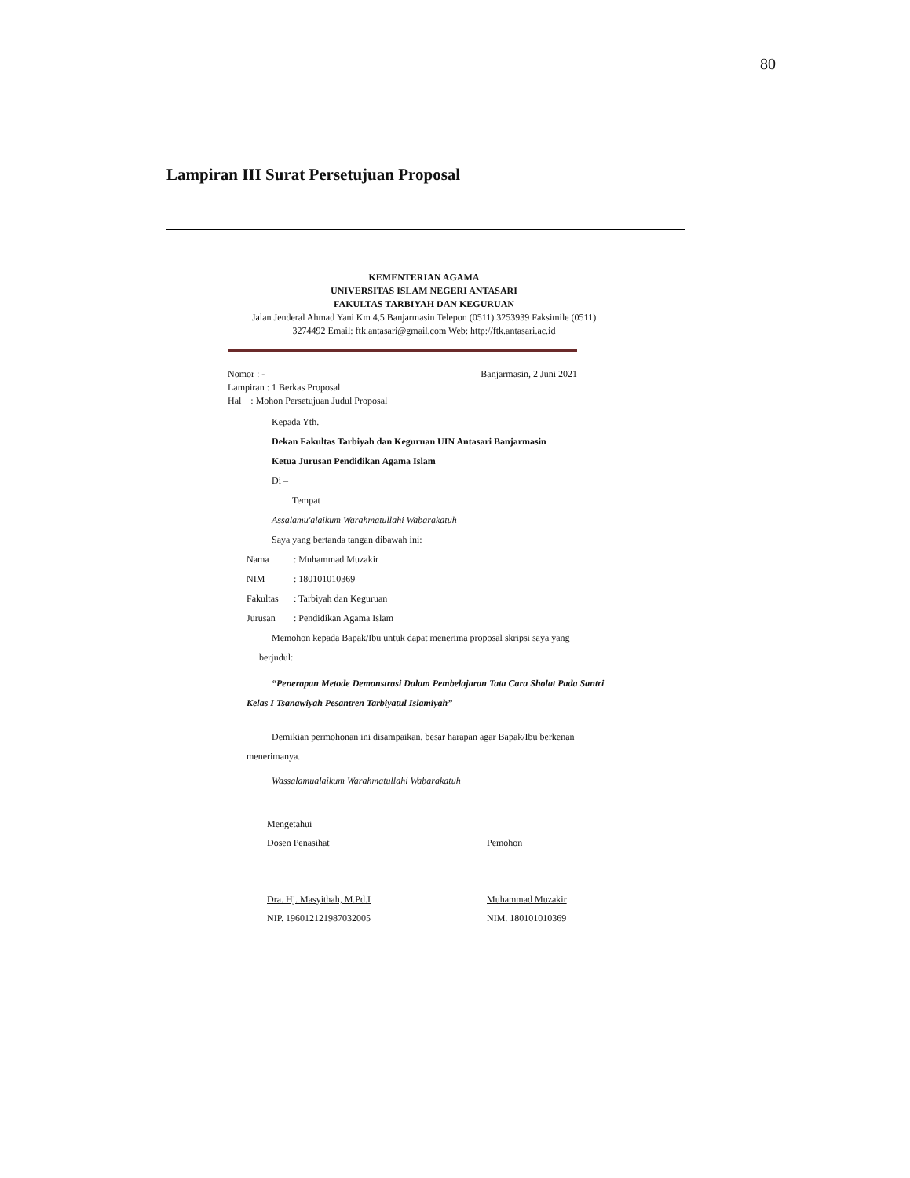80
Lampiran III Surat Persetujuan Proposal
KEMENTERIAN AGAMA
UNIVERSITAS ISLAM NEGERI ANTASARI
FAKULTAS TARBIYAH DAN KEGURUAN
Jalan Jenderal Ahmad Yani Km 4,5 Banjarmasin Telepon (0511) 3253939 Faksimile (0511)
3274492 Email: ftk.antasari@gmail.com Web: http://ftk.antasari.ac.id
Nomor : - Banjarmasin, 2 Juni 2021
Lampiran : 1 Berkas Proposal
Hal : Mohon Persetujuan Judul Proposal
Kepada Yth.
Dekan Fakultas Tarbiyah dan Keguruan UIN Antasari Banjarmasin
Ketua Jurusan Pendidikan Agama Islam
Di –
Tempat
Assalamu'alaikum Warahmatullahi Wabarakatuh
Saya yang bertanda tangan dibawah ini:
Nama: Muhammad Muzakir
NIM: 180101010369
Fakultas: Tarbiyah dan Keguruan
Jurusan: Pendidikan Agama Islam
Memohon kepada Bapak/Ibu untuk dapat menerima proposal skripsi saya yang
berjudul:
“Penerapan Metode Demonstrasi Dalam Pembelajaran Tata Cara Sholat Pada Santri Kelas I Tsanawiyah Pesantren Tarbiyatul Islamiyah”
Demikian permohonan ini disampaikan, besar harapan agar Bapak/Ibu berkenan menerimanya.
Wassalamualaikum Warahmatullahi Wabarakatuh
Mengetahui
Dosen Penasihat
Dra. Hj. Masyithah, M.Pd.I
NIP. 196012121987032005
Pemohon
Muhammad Muzakir
NIM. 180101010369